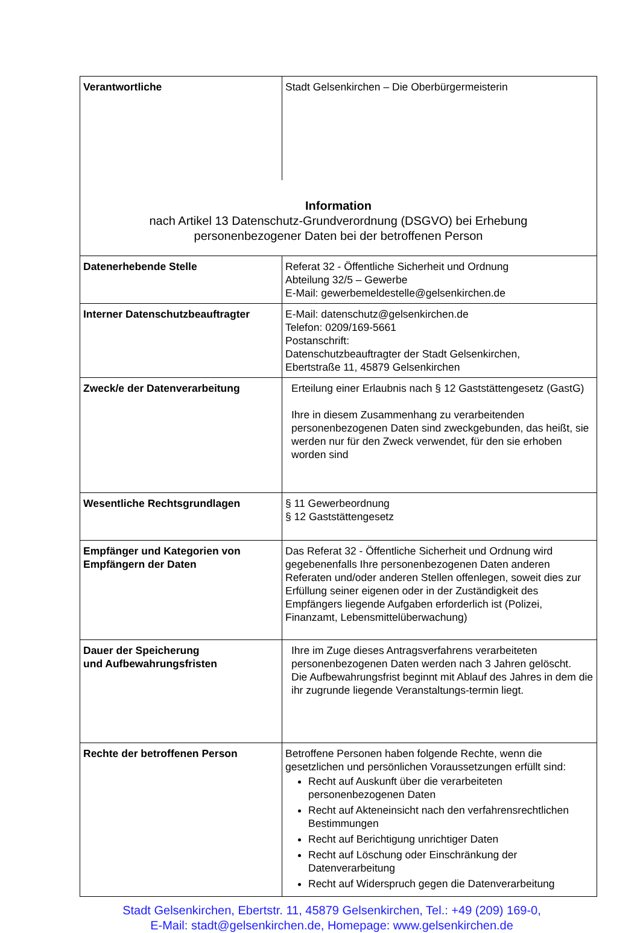| Verantwortliche | Stadt Gelsenkirchen – Die Oberbürgermeisterin |
| Information nach Artikel 13 Datenschutz-Grundverordnung (DSGVO) bei Erhebung personenbezogener Daten bei der betroffenen Person | |
| Datenerhebende Stelle | Referat 32 - Öffentliche Sicherheit und Ordnung Abteilung 32/5 – Gewerbe E-Mail: gewerbemeldestelle@gelsenkirchen.de |
| Interner Datenschutzbeauftragter | E-Mail: datenschutz@gelsenkirchen.de Telefon: 0209/169-5661 Postanschrift: Datenschutzbeauftragter der Stadt Gelsenkirchen, Ebertstraße 11, 45879 Gelsenkirchen |
| Zweck/e der Datenverarbeitung | Erteilung einer Erlaubnis nach § 12 Gaststättengesetz (GastG) Ihre in diesem Zusammenhang zu verarbeitenden personenbezogenen Daten sind zweckgebunden, das heißt, sie werden nur für den Zweck verwendet, für den sie erhoben worden sind |
| Wesentliche Rechtsgrundlagen | § 11 Gewerbeordnung § 12 Gaststättengesetz |
| Empfänger und Kategorien von Empfängern der Daten | Das Referat 32 - Öffentliche Sicherheit und Ordnung wird gegebenenfalls Ihre personenbezogenen Daten anderen Referaten und/oder anderen Stellen offenlegen, soweit dies zur Erfüllung seiner eigenen oder in der Zuständigkeit des Empfängers liegende Aufgaben erforderlich ist (Polizei, Finanzamt, Lebensmittelüberwachung) |
| Dauer der Speicherung und Aufbewahrungsfristen | Ihre im Zuge dieses Antragsverfahrens verarbeiteten personenbezogenen Daten werden nach 3 Jahren gelöscht. Die Aufbewahrungsfrist beginnt mit Ablauf des Jahres in dem die ihr zugrunde liegende Veranstaltungs-termin liegt. |
| Rechte der betroffenen Person | Betroffene Personen haben folgende Rechte, wenn die gesetzlichen und persönlichen Voraussetzungen erfüllt sind: Recht auf Auskunft über die verarbeiteten personenbezogenen Daten Recht auf Akteneinsicht nach den verfahrensrechtlichen Bestimmungen Recht auf Berichtigung unrichtiger Daten Recht auf Löschung oder Einschränkung der Datenverarbeitung Recht auf Widerspruch gegen die Datenverarbeitung |
Stadt Gelsenkirchen, Ebertstr. 11, 45879 Gelsenkirchen, Tel.: +49 (209) 169-0,
E-Mail: stadt@gelsenkirchen.de, Homepage: www.gelsenkirchen.de